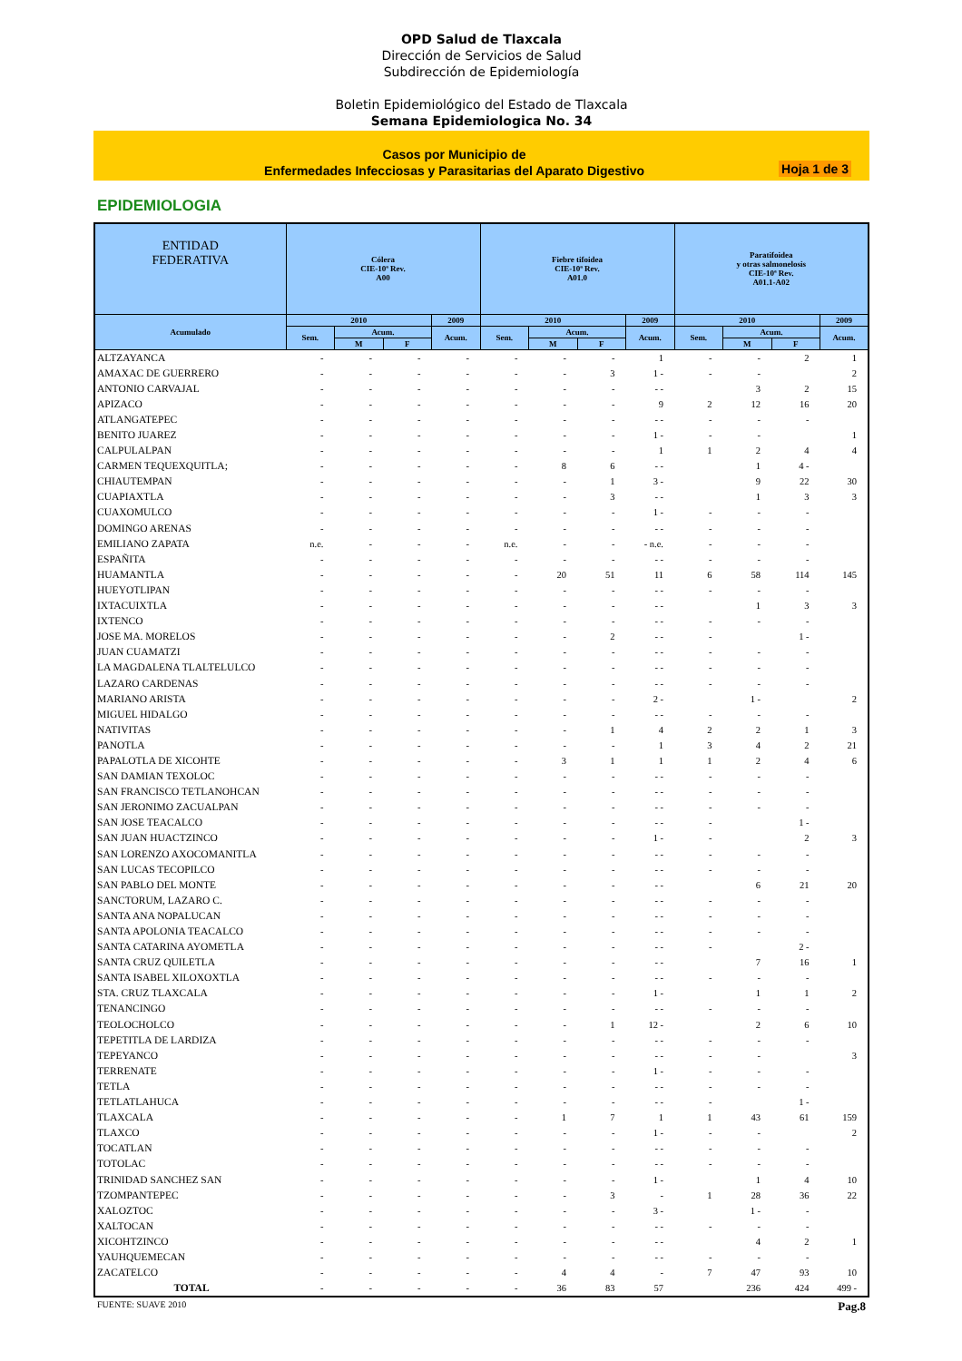OPD Salud de Tlaxcala
Dirección de Servicios de Salud
Subdirección de Epidemiología
Boletin Epidemiológico del Estado de Tlaxcala
Semana Epidemiologica No. 34
Casos por Municipio de
Enfermedades Infecciosas y Parasitarias del Aparato Digestivo
Hoja 1 de 3
EPIDEMIOLOGIA
| ENTIDAD FEDERATIVA | Cólera CIE-10ª Rev. A00 | | | | Fiebre tifoidea CIE-10ª Rev. A01.0 | | | | Paratifoidea y otras salmonelosis CIE-10ª Rev. A01.1-A02 | | | |
| --- | --- | --- | --- | --- | --- | --- | --- | --- | --- | --- | --- | --- |
| Acumulado | 2010 | | | 2009 | 2010 | | | 2009 | 2010 | | | 2009 |
| | Sem. | Acum. | | Acum. | Sem. | Acum. | | Acum. | Sem. | Acum. | | Acum. |
| | | M | F | | | M | F | | | M | F | |
| ALTZAYANCA | - | - | - | - | - | - | - | 1 | - | - | 2 | 1 |
| AMAXAC DE GUERRERO | - | - | - | - | - | - | 3 | 1 - | - | - | | 2 |
| ANTONIO CARVAJAL | - | - | - | - | - | - | - | - - | | 3 | 2 | 15 |
| APIZACO | - | - | - | - | - | - | - | 9 | 2 | 12 | 16 | 20 |
| ATLANGATEPEC | - | - | - | - | - | - | - | - - | - | - | - | |
| BENITO JUAREZ | - | - | - | - | - | - | - | 1 - | - | - | | 1 |
| CALPULALPAN | - | - | - | - | - | - | - | 1 | 1 | 2 | 4 | 4 |
| CARMEN TEQUEXQUITLA; | - | - | - | - | - | 8 | 6 | - - | | 1 | 4 - | |
| CHIAUTEMPAN | - | - | - | - | - | - | 1 | 3 - | | 9 | 22 | 30 |
| CUAPIAXTLA | - | - | - | - | - | - | 3 | - - | | 1 | 3 | 3 |
| CUAXOMULCO | - | - | - | - | - | - | - | 1 - | - | - | - | |
| DOMINGO ARENAS | - | - | - | - | - | - | - | - - | - | - | - | |
| EMILIANO ZAPATA | n.e. | - | - | - | n.e. | - | - | - n.e. | - | - | - | |
| ESPAÑITA | - | - | - | - | - | - | - | - - | - | - | - | |
| HUAMANTLA | - | - | - | - | - | 20 | 51 | 11 | 6 | 58 | 114 | 145 |
| HUEYOTLIPAN | - | - | - | - | - | - | - | - - | - | - | - | |
| IXTACUIXTLA | - | - | - | - | - | - | - | - - | | 1 | 3 | 3 |
| IXTENCO | - | - | - | - | - | - | - | - - | - | - | - | |
| JOSE MA. MORELOS | - | - | - | - | - | - | 2 | - - | - | | 1 - | |
| JUAN CUAMATZI | - | - | - | - | - | - | - | - - | - | - | - | |
| LA MAGDALENA TLALTELULCO | - | - | - | - | - | - | - | - - | - | - | - | |
| LAZARO CARDENAS | - | - | - | - | - | - | - | - - | - | - | - | |
| MARIANO ARISTA | - | - | - | - | - | - | - | 2 - | | 1 - | | 2 |
| MIGUEL HIDALGO | - | - | - | - | - | - | - | - - | - | - | - | |
| NATIVITAS | - | - | - | - | - | - | 1 | 4 | 2 | 2 | 1 | 3 |
| PANOTLA | - | - | - | - | - | - | - | 1 | 3 | 4 | 2 | 21 |
| PAPALOTLA DE XICOHTE | - | - | - | - | - | 3 | 1 | 1 | 1 | 2 | 4 | 6 |
| SAN DAMIAN TEXOLOC | - | - | - | - | - | - | - | - - | - | - | - | |
| SAN FRANCISCO TETLANOHCAN | - | - | - | - | - | - | - | - - | - | - | - | |
| SAN JERONIMO ZACUALPAN | - | - | - | - | - | - | - | - - | - | - | - | |
| SAN JOSE TEACALCO | - | - | - | - | - | - | - | - - | - | | 1 - | |
| SAN JUAN HUACTZINCO | - | - | - | - | - | - | - | 1 - | - | | 2 | 3 |
| SAN LORENZO AXOCOMANITLA | - | - | - | - | - | - | - | - - | - | - | - | |
| SAN LUCAS TECOPILCO | - | - | - | - | - | - | - | - - | - | - | - | |
| SAN PABLO DEL MONTE | - | - | - | - | - | - | - | - - | | 6 | 21 | 20 |
| SANCTORUM, LAZARO C. | - | - | - | - | - | - | - | - - | - | - | - | |
| SANTA ANA NOPALUCAN | - | - | - | - | - | - | - | - - | - | - | - | |
| SANTA APOLONIA TEACALCO | - | - | - | - | - | - | - | - - | - | - | - | |
| SANTA CATARINA AYOMETLA | - | - | - | - | - | - | - | - - | - | | 2 - | |
| SANTA CRUZ QUILETLA | - | - | - | - | - | - | - | - - | | 7 | 16 | 1 |
| SANTA ISABEL XILOXOXTLA | - | - | - | - | - | - | - | - - | - | - | - | |
| STA. CRUZ TLAXCALA | - | - | - | - | - | - | - | 1 - | | 1 | 1 | 2 |
| TENANCINGO | - | - | - | - | - | - | - | - - | - | - | - | |
| TEOLOCHOLCO | - | - | - | - | - | - | 1 | 12 - | | 2 | 6 | 10 |
| TEPETITLA DE LARDIZA | - | - | - | - | - | - | - | - - | - | - | - | |
| TEPEYANCO | - | - | - | - | - | - | - | - - | - | - | | 3 |
| TERRENATE | - | - | - | - | - | - | - | 1 - | - | - | - | |
| TETLA | - | - | - | - | - | - | - | - - | - | - | - | |
| TETLATLAHUCA | - | - | - | - | - | - | - | - - | - | | 1 - | |
| TLAXCALA | - | - | - | - | - | 1 | 7 | 1 | 1 | 43 | 61 | 159 |
| TLAXCO | - | - | - | - | - | - | - | 1 - | - | - | | 2 |
| TOCATLAN | - | - | - | - | - | - | - | - - | - | - | - | |
| TOTOLAC | - | - | - | - | - | - | - | - - | - | - | - | |
| TRINIDAD SANCHEZ SAN | - | - | - | - | - | - | - | 1 - | | 1 | 4 | 10 |
| TZOMPANTEPEC | - | - | - | - | - | - | 3 | - | 1 | 28 | 36 | 22 |
| XALOZTOC | - | - | - | - | - | - | - | 3 - | | 1 - | - | |
| XALTOCAN | - | - | - | - | - | - | - | - - | - | - | - | |
| XICOHTZINCO | - | - | - | - | - | - | - | - - | | 4 | 2 | 1 |
| YAUHQUEMECAN | - | - | - | - | - | - | - | - - | - | - | - | |
| ZACATELCO | - | - | - | - | - | 4 | 4 | - | 7 | 47 | 93 | 10 |
| TOTAL | - | - | - | - | - | 36 | 83 | 57 | | 236 | 424 | 499 - |
FUENTE: SUAVE 2010 Pag.8